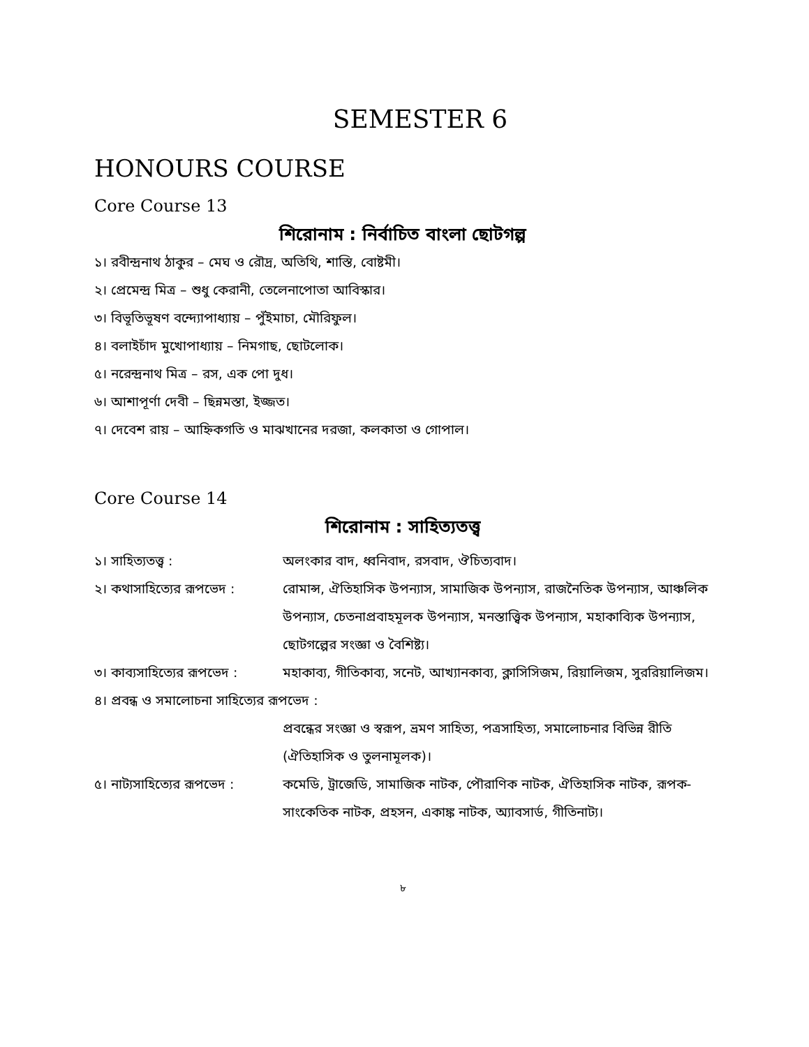SEMESTER 6
HONOURS COURSE
Core Course 13
শিরোনাম : নির্বাচিত বাংলা ছোটগল্প
১। রবীন্দ্রনাথ ঠাকুর – মেঘ ও রৌদ্র, অতিথি, শাস্তি, বোষ্টমী।
২। প্রেমেন্দ্র মিত্র – শুধু কেরানী, তেলেনাপোতা আবিস্কার।
৩। বিভূতিভূষণ বন্দ্যোপাধ্যায় – পুঁইমাচা, মৌরিফুল।
৪। বলাইচাঁদ মুখোপাধ্যায় – নিমগাছ, ছোটলোক।
৫। নরেন্দ্রনাথ মিত্র – রস, এক পো দুধ।
৬। আশাপূর্ণা দেবী – ছিন্নমস্তা, ইজ্জত।
৭। দেবেশ রায় – আহ্নিকগতি ও মাঝখানের দরজা, কলকাতা ও গোপাল।
Core Course 14
শিরোনাম : সাহিত্যতত্ত্ব
১। সাহিত্যতত্ত্ব : অলংকার বাদ, ধ্বনিবাদ, রসবাদ, ঔচিত্যবাদ।
২। কথাসাহিত্যের রূপভেদ :
রোমান্স, ঐতিহাসিক উপন্যাস, সামাজিক উপন্যাস, রাজনৈতিক উপন্যাস, আঞ্চলিক উপন্যাস, চেতনাপ্রবাহমূলক উপন্যাস, মনস্তাত্ত্বিক উপন্যাস, মহাকাব্যিক উপন্যাস, ছোটগল্পের সংজ্ঞা ও বৈশিষ্ট্য।
৩। কাব্যসাহিত্যের রূপভেদ :
মহাকাব্য, গীতিকাব্য, সনেট, আখ্যানকাব্য, ক্লাসিসিজম, রিয়ালিজম, সুররিয়ালিজম।
৪। প্রবন্ধ ও সমালোচনা সাহিত্যের রূপভেদ :
প্রবন্ধের সংজ্ঞা ও স্বরূপ, ভ্রমণ সাহিত্য, পত্রসাহিত্য, সমালোচনার বিভিন্ন রীতি (ঐতিহাসিক ও তুলনামূলক)।
৫। নাট্যসাহিত্যের রূপভেদ :
কমেডি, ট্রাজেডি, সামাজিক নাটক, পৌরাণিক নাটক, ঐতিহাসিক নাটক, রূপক-সাংকেতিক নাটক, প্রহসন, একাঙ্ক নাটক, অ্যাবসার্ড, গীতিনাট্য।
৮